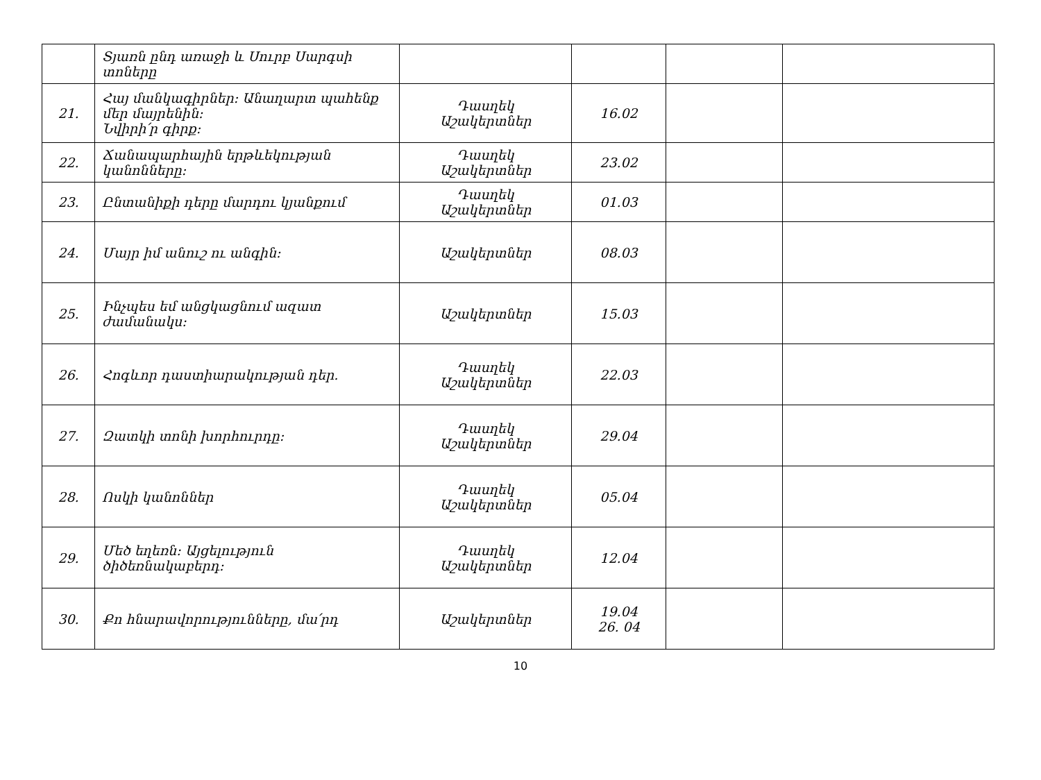| | Տյառն ընդ առաջի և Սուրբ Սարգսի տոները | | | | |
| 21. | Հայ մանկագիրներ: Անաղարտ պահենք մեր մայրենին: Նվիրի՛ր գիրք: | Դասղեկ Աշակերտներ | 16.02 | | |
| 22. | Ճանապարհային երթևեկության կանոնները: | Դասղեկ Աշակերտներ | 23.02 | | |
| 23. | Ընտանիքի դերը մարդու կյանքում | Դասղեկ Աշակերտներ | 01.03 | | |
| 24. | Մայր իմ անուշ ու անգին: | Աշակերտներ | 08.03 | | |
| 25. | Ինչպես եմ անցկացնում ազատ ժամանակս: | Աշակերտներ | 15.03 | | |
| 26. | Հոգևոր դաստիարակության դեր. | Դասղեկ Աշակերտներ | 22.03 | | |
| 27. | Զատկի տոնի խորհուրդը: | Դասղեկ Աշակերտներ | 29.04 | | |
| 28. | Ոսկի կանոններ | Դասղեկ Աշակերտներ | 05.04 | | |
| 29. | Մեծ եղեռն: Այցելություն ծիծեռնակաբերդ: | Դասղեկ Աշակերտներ | 12.04 | | |
| 30. | Քո հնարավորությունները, մա՛րդ | Աշակերտներ | 19.04 26. 04 | | |
10